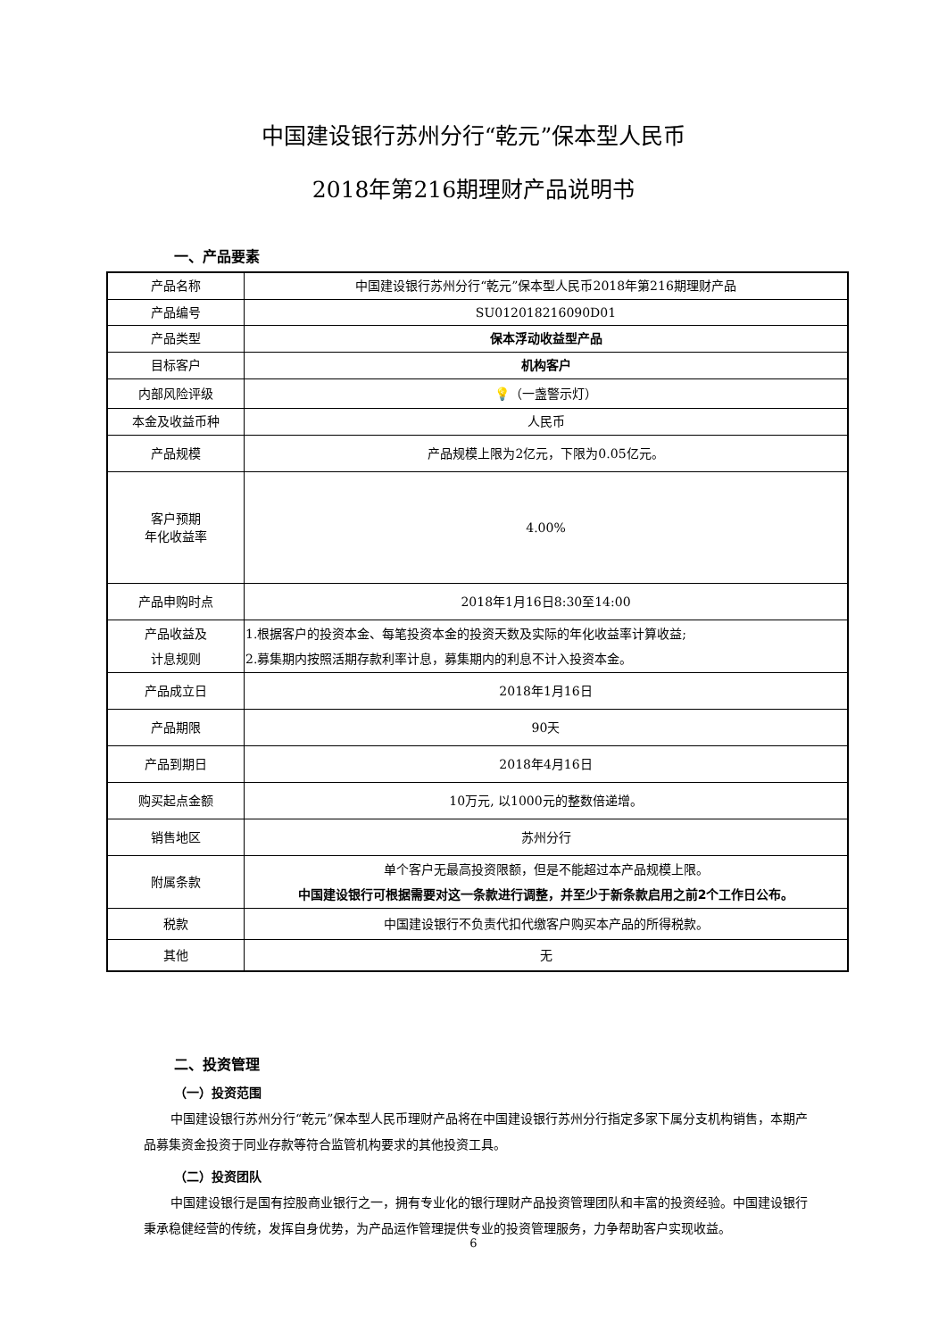中国建设银行苏州分行“乾元”保本型人民币
2018年第216期理财产品说明书
一、产品要素
| 产品名称 | 中国建设银行苏州分行“乾元”保本型人民币2018年第216期理财产品 |
| 产品编号 | SU012018216090D01 |
| 产品类型 | 保本浮动收益型产品 |
| 目标客户 | 机构客户 |
| 内部风险评级 | 💡 （一盏警示灯） |
| 本金及收益币种 | 人民币 |
| 产品规模 | 产品规模上限为2亿元，下限为0.05亿元。 |
| 客户预期 年化收益率 | 4.00% |
| 产品申购时点 | 2018年1月16日8:30至14:00 |
| 产品收益及 计息规则 | 1.根据客户的投资本金、每笔投资本金的投资天数及实际的年化收益率计算收益; 2.募集期内按照活期存款利率计息，募集期内的利息不计入投资本金。 |
| 产品成立日 | 2018年1月16日 |
| 产品期限 | 90天 |
| 产品到期日 | 2018年4月16日 |
| 购买起点金额 | 10万元, 以1000元的整数倍递增。 |
| 销售地区 | 苏州分行 |
| 附属条款 | 单个客户无最高投资限额，但是不能超过本产品规模上限。 中国建设银行可根据需要对这一条款进行调整，并至少于新条款启用之前2个工作日公布。 |
| 税款 | 中国建设银行不负责代扣代缴客户购买本产品的所得税款。 |
| 其他 | 无 |
二、投资管理
（一）投资范围
中国建设银行苏州分行“乾元”保本型人民币理财产品将在中国建设银行苏州分行指定多家下属分支机构销售，本期产品募集资金投资于同业存款等符合监管机构要求的其他投资工具。
（二）投资团队
中国建设银行是国有控股商业银行之一，拥有专业化的银行理财产品投资管理团队和丰富的投资经验。中国建设银行秉承稳健经营的传统，发挥自身优势，为产品运作管理提供专业的投资管理服务，力争帮助客户实现收益。
6